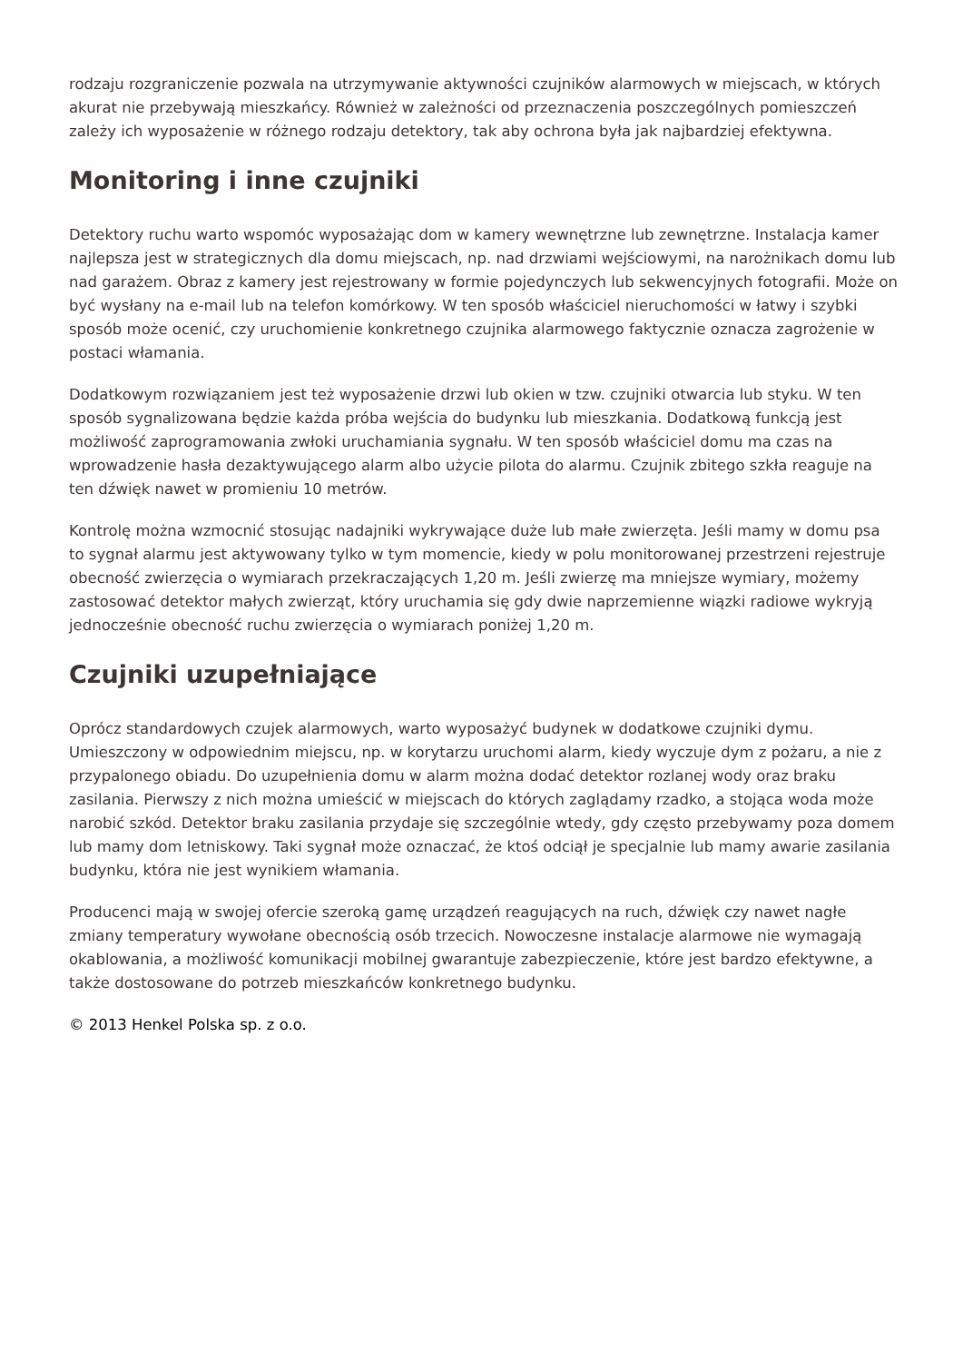rodzaju rozgraniczenie pozwala na utrzymywanie aktywności czujników alarmowych w miejscach, w których akurat nie przebywają mieszkańcy. Również w zależności od przeznaczenia poszczególnych pomieszczeń zależy ich wyposażenie w różnego rodzaju detektory, tak aby ochrona była jak najbardziej efektywna.
Monitoring i inne czujniki
Detektory ruchu warto wspomóc wyposażając dom w kamery wewnętrzne lub zewnętrzne. Instalacja kamer najlepsza jest w strategicznych dla domu miejscach, np. nad drzwiami wejściowymi, na narożnikach domu lub nad garażem. Obraz z kamery jest rejestrowany w formie pojedynczych lub sekwencyjnych fotografii. Może on być wysłany na e-mail lub na telefon komórkowy. W ten sposób właściciel nieruchomości w łatwy i szybki sposób może ocenić, czy uruchomienie konkretnego czujnika alarmowego faktycznie oznacza zagrożenie w postaci włamania.
Dodatkowym rozwiązaniem jest też wyposażenie drzwi lub okien w tzw. czujniki otwarcia lub styku. W ten sposób sygnalizowana będzie każda próba wejścia do budynku lub mieszkania. Dodatkową funkcją jest możliwość zaprogramowania zwłoki uruchamiania sygnału. W ten sposób właściciel domu ma czas na wprowadzenie hasła dezaktywującego alarm albo użycie pilota do alarmu. Czujnik zbitego szkła reaguje na ten dźwięk nawet w promieniu 10 metrów.
Kontrolę można wzmocnić stosując nadajniki wykrywające duże lub małe zwierzęta. Jeśli mamy w domu psa to sygnał alarmu jest aktywowany tylko w tym momencie, kiedy w polu monitorowanej przestrzeni rejestruje obecność zwierzęcia o wymiarach przekraczających 1,20 m. Jeśli zwierzę ma mniejsze wymiary, możemy zastosować detektor małych zwierząt, który uruchamia się gdy dwie naprzemienne wiązki radiowe wykryją jednocześnie obecność ruchu zwierzęcia o wymiarach poniżej 1,20 m.
Czujniki uzupełniające
Oprócz standardowych czujek alarmowych, warto wyposażyć budynek w dodatkowe czujniki dymu. Umieszczony w odpowiednim miejscu, np. w korytarzu uruchomi alarm, kiedy wyczuje dym z pożaru, a nie z przypalonego obiadu. Do uzupełnienia domu w alarm można dodać detektor rozlanej wody oraz braku zasilania. Pierwszy z nich można umieścić w miejscach do których zaglądamy rzadko, a stojąca woda może narobić szkód. Detektor braku zasilania przydaje się szczególnie wtedy, gdy często przebywamy poza domem lub mamy dom letniskowy. Taki sygnał może oznaczać, że ktoś odciął je specjalnie lub mamy awarie zasilania budynku, która nie jest wynikiem włamania.
Producenci mają w swojej ofercie szeroką gamę urządzeń reagujących na ruch, dźwięk czy nawet nagłe zmiany temperatury wywołane obecnością osób trzecich. Nowoczesne instalacje alarmowe nie wymagają okablowania, a możliwość komunikacji mobilnej gwarantuje zabezpieczenie, które jest bardzo efektywne, a także dostosowane do potrzeb mieszkańców konkretnego budynku.
© 2013 Henkel Polska sp. z o.o.